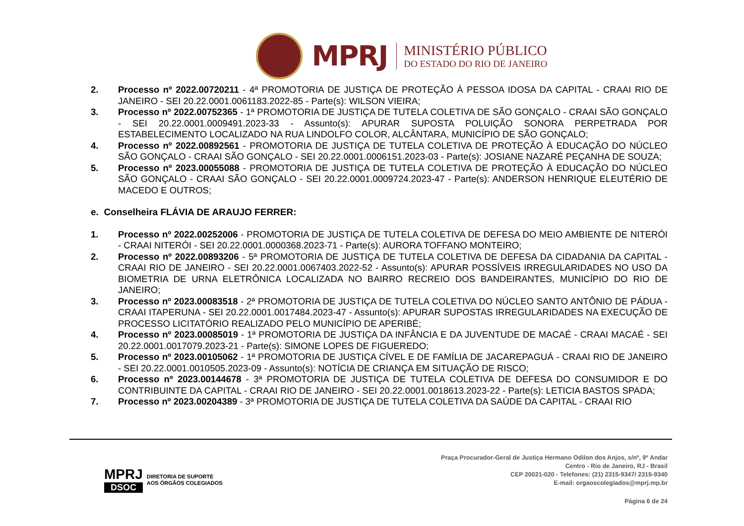MPRJ
MINISTÉRIO PÚBLICO
DO ESTADO DO RIO DE JANEIRO
2. Processo nº 2022.00720211 - 4ª PROMOTORIA DE JUSTIÇA DE PROTEÇÃO À PESSOA IDOSA DA CAPITAL - CRAAI RIO DE JANEIRO - SEI 20.22.0001.0061183.2022-85 - Parte(s): WILSON VIEIRA;
3. Processo nº 2022.00752365 - 1ª PROMOTORIA DE JUSTIÇA DE TUTELA COLETIVA DE SÃO GONÇALO - CRAAI SÃO GONÇALO - SEI 20.22.0001.0009491.2023-33 - Assunto(s): APURAR SUPOSTA POLUIÇÃO SONORA PERPETRADA POR ESTABELECIMENTO LOCALIZADO NA RUA LINDOLFO COLOR, ALCÂNTARA, MUNICÍPIO DE SÃO GONÇALO;
4. Processo nº 2022.00892561 - PROMOTORIA DE JUSTIÇA DE TUTELA COLETIVA DE PROTEÇÃO À EDUCAÇÃO DO NÚCLEO SÃO GONÇALO - CRAAI SÃO GONÇALO - SEI 20.22.0001.0006151.2023-03 - Parte(s): JOSIANE NAZARÉ PEÇANHA DE SOUZA;
5. Processo nº 2023.00055088 - PROMOTORIA DE JUSTIÇA DE TUTELA COLETIVA DE PROTEÇÃO À EDUCAÇÃO DO NÚCLEO SÃO GONÇALO - CRAAI SÃO GONÇALO - SEI 20.22.0001.0009724.2023-47 - Parte(s): ANDERSON HENRIQUE ELEUTÉRIO DE MACEDO E OUTROS;
e. Conselheira FLÁVIA DE ARAUJO FERRER:
1. Processo nº 2022.00252006 - PROMOTORIA DE JUSTIÇA DE TUTELA COLETIVA DE DEFESA DO MEIO AMBIENTE DE NITERÓI - CRAAI NITERÓI - SEI 20.22.0001.0000368.2023-71 - Parte(s): AURORA TOFFANO MONTEIRO;
2. Processo nº 2022.00893206 - 5ª PROMOTORIA DE JUSTIÇA DE TUTELA COLETIVA DE DEFESA DA CIDADANIA DA CAPITAL - CRAAI RIO DE JANEIRO - SEI 20.22.0001.0067403.2022-52 - Assunto(s): APURAR POSSÍVEIS IRREGULARIDADES NO USO DA BIOMETRIA DE URNA ELETRÔNICA LOCALIZADA NO BAIRRO RECREIO DOS BANDEIRANTES, MUNICÍPIO DO RIO DE JANEIRO;
3. Processo nº 2023.00083518 - 2ª PROMOTORIA DE JUSTIÇA DE TUTELA COLETIVA DO NÚCLEO SANTO ANTÔNIO DE PÁDUA - CRAAI ITAPERUNA - SEI 20.22.0001.0017484.2023-47 - Assunto(s): APURAR SUPOSTAS IRREGULARIDADES NA EXECUÇÃO DE PROCESSO LICITATÓRIO REALIZADO PELO MUNICÍPIO DE APERIBÉ;
4. Processo nº 2023.00085019 - 1ª PROMOTORIA DE JUSTIÇA DA INFÂNCIA E DA JUVENTUDE DE MACAÉ - CRAAI MACAÉ - SEI 20.22.0001.0017079.2023-21 - Parte(s): SIMONE LOPES DE FIGUEREDO;
5. Processo nº 2023.00105062 - 1ª PROMOTORIA DE JUSTIÇA CÍVEL E DE FAMÍLIA DE JACAREPAGUÁ - CRAAI RIO DE JANEIRO - SEI 20.22.0001.0010505.2023-09 - Assunto(s): NOTÍCIA DE CRIANÇA EM SITUAÇÃO DE RISCO;
6. Processo nº 2023.00144678 - 3ª PROMOTORIA DE JUSTIÇA DE TUTELA COLETIVA DE DEFESA DO CONSUMIDOR E DO CONTRIBUINTE DA CAPITAL - CRAAI RIO DE JANEIRO - SEI 20.22.0001.0018613.2023-22 - Parte(s): LETICIA BASTOS SPADA;
7. Processo nº 2023.00204389 - 3ª PROMOTORIA DE JUSTIÇA DE TUTELA COLETIVA DA SAÚDE DA CAPITAL - CRAAI RIO
MPRJ
DSOC
DIRETORIA DE SUPORTE
AOS ÓRGÃOS COLEGIADOS
Praça Procurador-Geral de Justiça Hermano Odilon dos Anjos, s/nº, 9º Andar
Centro - Rio de Janeiro, RJ - Brasil
CEP 20021-020 - Telefones: (21) 2315-9347/ 2315-9340
E-mail: orgaoscolegiados@mprj.mp.br
Página 6 de 24